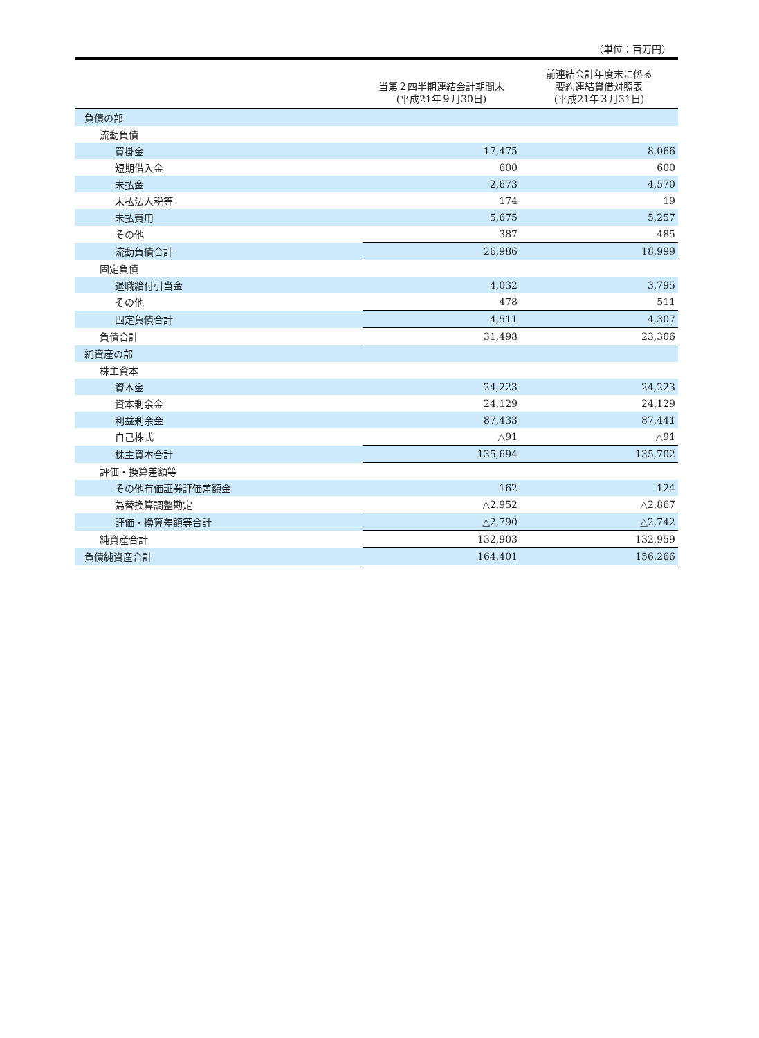（単位：百万円）
| | 当第２四半期連結会計期間末 (平成21年９月30日) | 前連結会計年度末に係る 要約連結貸借対照表 (平成21年３月31日) |
| --- | --- | --- |
| 負債の部 | | |
| 流動負債 | | |
| 買掛金 | 17,475 | 8,066 |
| 短期借入金 | 600 | 600 |
| 未払金 | 2,673 | 4,570 |
| 未払法人税等 | 174 | 19 |
| 未払費用 | 5,675 | 5,257 |
| その他 | 387 | 485 |
| 流動負債合計 | 26,986 | 18,999 |
| 固定負債 | | |
| 退職給付引当金 | 4,032 | 3,795 |
| その他 | 478 | 511 |
| 固定負債合計 | 4,511 | 4,307 |
| 負債合計 | 31,498 | 23,306 |
| 純資産の部 | | |
| 株主資本 | | |
| 資本金 | 24,223 | 24,223 |
| 資本剰余金 | 24,129 | 24,129 |
| 利益剰余金 | 87,433 | 87,441 |
| 自己株式 | △91 | △91 |
| 株主資本合計 | 135,694 | 135,702 |
| 評価・換算差額等 | | |
| その他有価証券評価差額金 | 162 | 124 |
| 為替換算調整勘定 | △2,952 | △2,867 |
| 評価・換算差額等合計 | △2,790 | △2,742 |
| 純資産合計 | 132,903 | 132,959 |
| 負債純資産合計 | 164,401 | 156,266 |